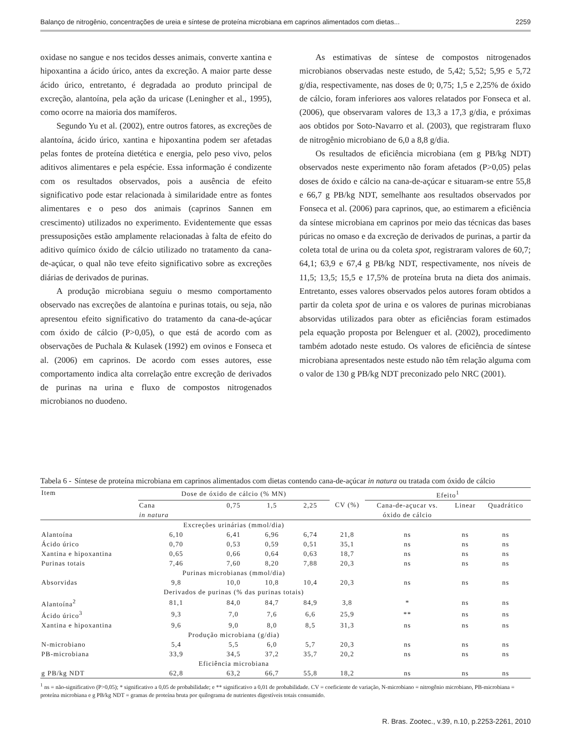Balanço de nitrogênio, concentrações de ureia e síntese de proteína microbiana em caprinos alimentados com dietas... 2259
oxidase no sangue e nos tecidos desses animais, converte xantina e hipoxantina a ácido úrico, antes da excreção. A maior parte desse ácido úrico, entretanto, é degradada ao produto principal de excreção, alantoína, pela ação da uricase (Leningher et al., 1995), como ocorre na maioria dos mamíferos.
Segundo Yu et al. (2002), entre outros fatores, as excreções de alantoína, ácido úrico, xantina e hipoxantina podem ser afetadas pelas fontes de proteína dietética e energia, pelo peso vivo, pelos aditivos alimentares e pela espécie. Essa informação é condizente com os resultados observados, pois a ausência de efeito significativo pode estar relacionada à similaridade entre as fontes alimentares e o peso dos animais (caprinos Sannen em crescimento) utilizados no experimento. Evidentemente que essas pressuposições estão amplamente relacionadas à falta de efeito do aditivo químico óxido de cálcio utilizado no tratamento da cana-de-açúcar, o qual não teve efeito significativo sobre as excreções diárias de derivados de purinas.
A produção microbiana seguiu o mesmo comportamento observado nas excreções de alantoína e purinas totais, ou seja, não apresentou efeito significativo do tratamento da cana-de-açúcar com óxido de cálcio (P>0,05), o que está de acordo com as observações de Puchala & Kulasek (1992) em ovinos e Fonseca et al. (2006) em caprinos. De acordo com esses autores, esse comportamento indica alta correlação entre excreção de derivados de purinas na urina e fluxo de compostos nitrogenados microbianos no duodeno.
As estimativas de síntese de compostos nitrogenados microbianos observadas neste estudo, de 5,42; 5,52; 5,95 e 5,72 g/dia, respectivamente, nas doses de 0; 0,75; 1,5 e 2,25% de óxido de cálcio, foram inferiores aos valores relatados por Fonseca et al. (2006), que observaram valores de 13,3 a 17,3 g/dia, e próximas aos obtidos por Soto-Navarro et al. (2003), que registraram fluxo de nitrogênio microbiano de 6,0 a 8,8 g/dia.
Os resultados de eficiência microbiana (em g PB/kg NDT) observados neste experimento não foram afetados (P>0,05) pelas doses de óxido e cálcio na cana-de-açúcar e situaram-se entre 55,8 e 66,7 g PB/kg NDT, semelhante aos resultados observados por Fonseca et al. (2006) para caprinos, que, ao estimarem a eficiência da síntese microbiana em caprinos por meio das técnicas das bases púricas no omaso e da excreção de derivados de purinas, a partir da coleta total de urina ou da coleta spot, registraram valores de 60,7; 64,1; 63,9 e 67,4 g PB/kg NDT, respectivamente, nos níveis de 11,5; 13,5; 15,5 e 17,5% de proteína bruta na dieta dos animais. Entretanto, esses valores observados pelos autores foram obtidos a partir da coleta spot de urina e os valores de purinas microbianas absorvidas utilizados para obter as eficiências foram estimados pela equação proposta por Belenguer et al. (2002), procedimento também adotado neste estudo. Os valores de eficiência de síntese microbiana apresentados neste estudo não têm relação alguma com o valor de 130 g PB/kg NDT preconizado pelo NRC (2001).
Tabela 6 - Síntese de proteína microbiana em caprinos alimentados com dietas contendo cana-de-açúcar in natura ou tratada com óxido de cálcio
| Item | Dose de óxido de cálcio (% MN) | | | | | Efeito<sup>1</sup> | | |
| --- | --- | --- | --- | --- | --- | --- | --- | --- |
| | Cana in natura | 0,75 | 1,5 | 2,25 | CV (%) | Cana-de-açucar vs. óxido de cálcio | Linear | Quadrático |
| | Excreções urinárias (mmol/dia) | | | | | | | |
| Alantoína | 6,10 | 6,41 | 6,96 | 6,74 | 21,8 | ns | ns | ns |
| Ácido úrico | 0,70 | 0,53 | 0,59 | 0,51 | 35,1 | ns | ns | ns |
| Xantina e hipoxantina | 0,65 | 0,66 | 0,64 | 0,63 | 18,7 | ns | ns | ns |
| Purinas totais | 7,46 | 7,60 | 8,20 | 7,88 | 20,3 | ns | ns | ns |
| | Purinas microbianas (mmol/dia) | | | | | | | |
| Absorvidas | 9,8 | 10,0 | 10,8 | 10,4 | 20,3 | ns | ns | ns |
| | Derivados de purinas (% das purinas totais) | | | | | | | |
| Alantoína<sup>2</sup> | 81,1 | 84,0 | 84,7 | 84,9 | 3,8 | * | ns | ns |
| Ácido úrico<sup>3</sup> | 9,3 | 7,0 | 7,6 | 6,6 | 25,9 | ** | ns | ns |
| Xantina e hipoxantina | 9,6 | 9,0 | 8,0 | 8,5 | 31,3 | ns | ns | ns |
| | Produção microbiana (g/dia) | | | | | | | |
| N-microbiano | 5,4 | 5,5 | 6,0 | 5,7 | 20,3 | ns | ns | ns |
| PB-microbiana | 33,9 | 34,5 | 37,2 | 35,7 | 20,2 | ns | ns | ns |
| | Eficiência microbiana | | | | | | | |
| g PB/kg NDT | 62,8 | 63,2 | 66,7 | 55,8 | 18,2 | ns | ns | ns |
<sup>1</sup> ns = não-significativo (P>0,05); * significativo a 0,05 de probabilidade; e ** significativo a 0,01 de probabilidade. CV = coeficiente de variação, N-microbiano = nitrogênio microbiano, PB-microbiana = proteína microbiana e g PB/kg NDT = gramas de proteína bruta por quilograma de nutrientes digestíveis totais consumido.
R. Bras. Zootec., v.39, n.10, p.2253-2261, 2010